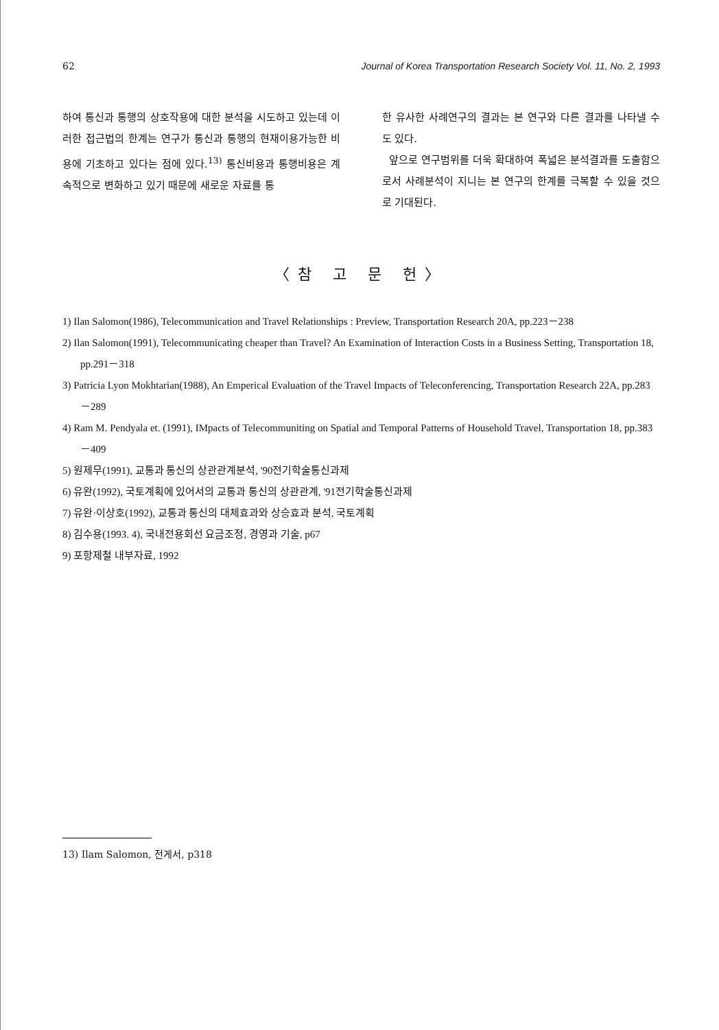62 Journal of Korea Transportation Research Society Vol. 11, No. 2, 1993
하여 통신과 통행의 상호작용에 대한 분석을 시도하고 있는데 이러한 접근법의 한계는 연구가 통신과 통행의 현재이용가능한 비용에 기초하고 있다는 점에 있다.<sup>13)</sup> 통신비용과 통행비용은 계속적으로 변화하고 있기 때문에 새로운 자료를 통
한 유사한 사례연구의 결과는 본 연구와 다른 결과를 나타낼 수도 있다.
앞으로 연구범위를 더욱 확대하여 폭넓은 분석결과를 도출함으로서 사례분석이 지니는 본 연구의 한계를 극복할 수 있을 것으로 기대된다.
〈참 고 문 헌〉
1) Ilan Salomon(1986), Telecommunication and Travel Relationships : Preview, Transportation Research 20A, pp.223－238
2) Ilan Salomon(1991), Telecommunicating cheaper than Travel? An Examination of Interaction Costs in a Business Setting, Transportation 18, pp.291－318
3) Patricia Lyon Mokhtarian(1988), An Emperical Evaluation of the Travel Impacts of Teleconferencing, Transportation Research 22A, pp.283－289
4) Ram M. Pendyala et. (1991), IMpacts of Telecommuniting on Spatial and Temporal Patterns of Household Travel, Transportation 18, pp.383－409
5) 원제무(1991), 교통과 통신의 상관관계분석, '90전기학술통신과제
6) 유완(1992), 국토계획에 있어서의 교통과 통신의 상관관계, '91전기학술통신과제
7) 유완·이상호(1992), 교통과 통신의 대체효과와 상승효과 분석, 국토계획
8) 김수용(1993. 4), 국내전용회선 요금조정, 경영과 기술, p67
9) 포항제철 내부자료, 1992
13) Ilam Salomon, 전게서, p318